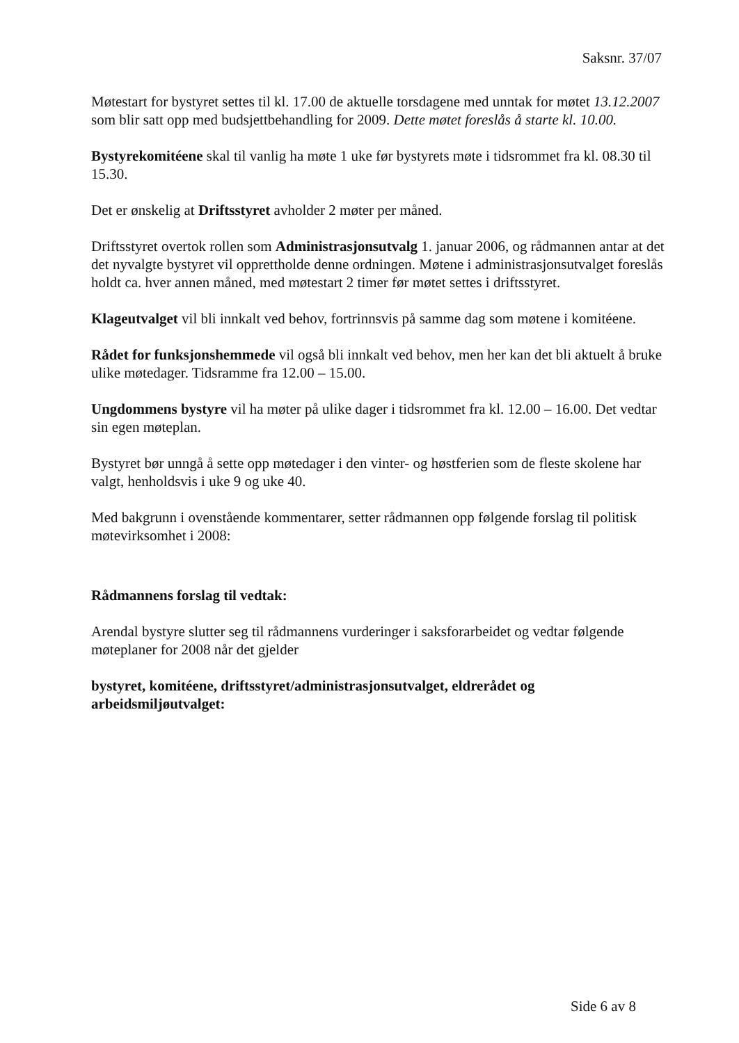Saksnr. 37/07
Møtestart for bystyret settes til kl. 17.00 de aktuelle torsdagene med unntak for møtet 13.12.2007 som blir satt opp med budsjettbehandling for 2009. Dette møtet foreslås å starte kl. 10.00.
Bystyrekomitéene skal til vanlig ha møte 1 uke før bystyrets møte i tidsrommet fra kl. 08.30 til 15.30.
Det er ønskelig at Driftsstyret avholder 2 møter per måned.
Driftsstyret overtok rollen som Administrasjonsutvalg 1. januar 2006, og rådmannen antar at det det nyvalgte bystyret vil opprettholde denne ordningen. Møtene i administrasjonsutvalget foreslås holdt ca. hver annen måned, med møtestart 2 timer før møtet settes i driftsstyret.
Klageutvalget vil bli innkalt ved behov, fortrinnsvis på samme dag som møtene i komitéene.
Rådet for funksjonshemmede vil også bli innkalt ved behov, men her kan det bli aktuelt å bruke ulike møtedager. Tidsramme fra 12.00 – 15.00.
Ungdommens bystyre vil ha møter på ulike dager i tidsrommet fra kl. 12.00 – 16.00. Det vedtar sin egen møteplan.
Bystyret bør unngå å sette opp møtedager i den vinter- og høstferien som de fleste skolene har valgt, henholdsvis i uke 9 og uke 40.
Med bakgrunn i ovenstående kommentarer, setter rådmannen opp følgende forslag til politisk møtevirksomhet i 2008:
Rådmannens forslag til vedtak:
Arendal bystyre slutter seg til rådmannens vurderinger i saksforarbeidet og vedtar følgende møteplaner for 2008 når det gjelder
bystyret, komitéene, driftsstyret/administrasjonsutvalget, eldrerådet og arbeidsmiljøutvalget:
Side 6 av 8